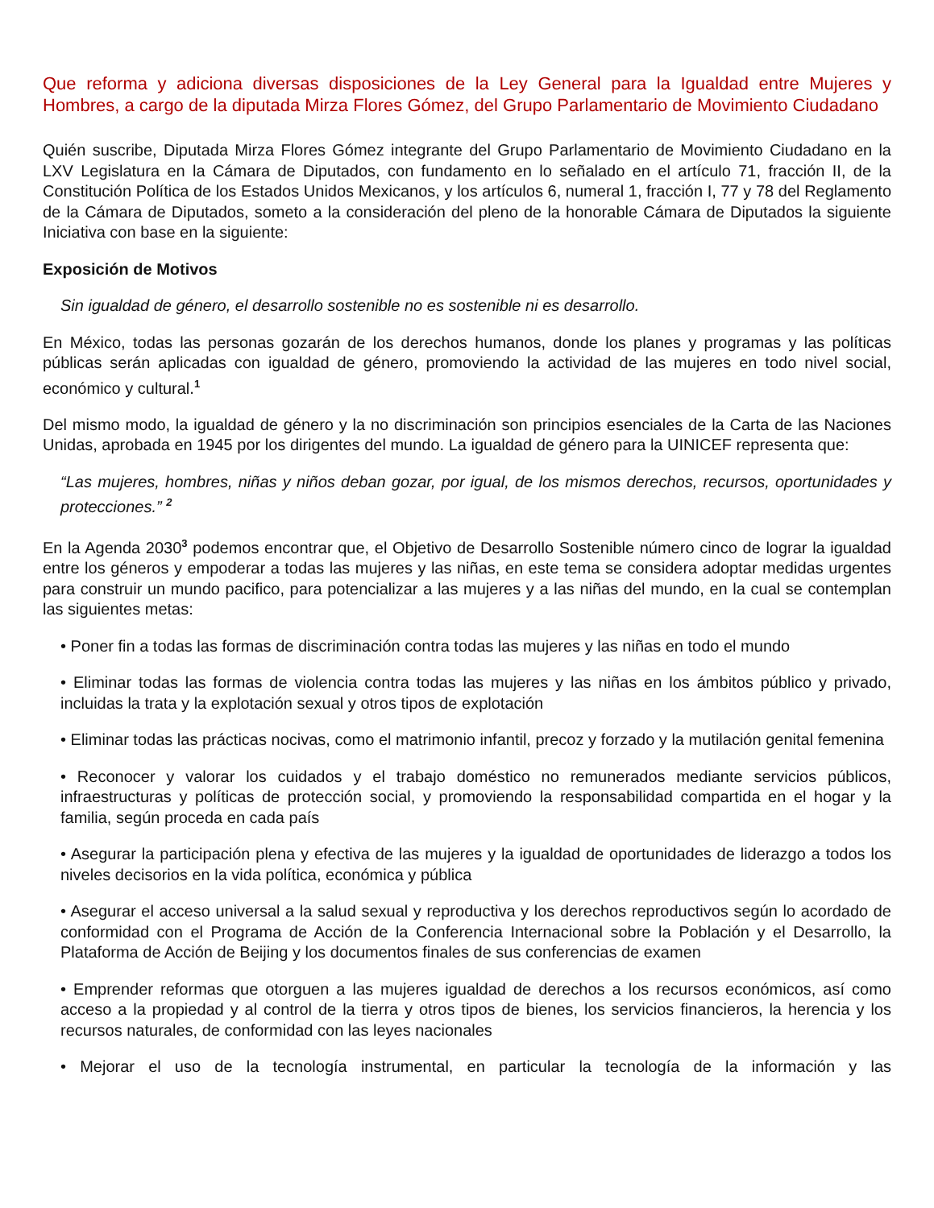Que reforma y adiciona diversas disposiciones de la Ley General para la Igualdad entre Mujeres y Hombres, a cargo de la diputada Mirza Flores Gómez, del Grupo Parlamentario de Movimiento Ciudadano
Quién suscribe, Diputada Mirza Flores Gómez integrante del Grupo Parlamentario de Movimiento Ciudadano en la LXV Legislatura en la Cámara de Diputados, con fundamento en lo señalado en el artículo 71, fracción II, de la Constitución Política de los Estados Unidos Mexicanos, y los artículos 6, numeral 1, fracción I, 77 y 78 del Reglamento de la Cámara de Diputados, someto a la consideración del pleno de la honorable Cámara de Diputados la siguiente Iniciativa con base en la siguiente:
Exposición de Motivos
Sin igualdad de género, el desarrollo sostenible no es sostenible ni es desarrollo.
En México, todas las personas gozarán de los derechos humanos, donde los planes y programas y las políticas públicas serán aplicadas con igualdad de género, promoviendo la actividad de las mujeres en todo nivel social, económico y cultural.<sup>1</sup>
Del mismo modo, la igualdad de género y la no discriminación son principios esenciales de la Carta de las Naciones Unidas, aprobada en 1945 por los dirigentes del mundo. La igualdad de género para la UINICEF representa que:
“Las mujeres, hombres, niñas y niños deban gozar, por igual, de los mismos derechos, recursos, oportunidades y protecciones.” <sup>2</sup>
En la Agenda 2030<sup>3</sup> podemos encontrar que, el Objetivo de Desarrollo Sostenible número cinco de lograr la igualdad entre los géneros y empoderar a todas las mujeres y las niñas, en este tema se considera adoptar medidas urgentes para construir un mundo pacifico, para potencializar a las mujeres y a las niñas del mundo, en la cual se contemplan las siguientes metas:
• Poner fin a todas las formas de discriminación contra todas las mujeres y las niñas en todo el mundo
• Eliminar todas las formas de violencia contra todas las mujeres y las niñas en los ámbitos público y privado, incluidas la trata y la explotación sexual y otros tipos de explotación
• Eliminar todas las prácticas nocivas, como el matrimonio infantil, precoz y forzado y la mutilación genital femenina
• Reconocer y valorar los cuidados y el trabajo doméstico no remunerados mediante servicios públicos, infraestructuras y políticas de protección social, y promoviendo la responsabilidad compartida en el hogar y la familia, según proceda en cada país
• Asegurar la participación plena y efectiva de las mujeres y la igualdad de oportunidades de liderazgo a todos los niveles decisorios en la vida política, económica y pública
• Asegurar el acceso universal a la salud sexual y reproductiva y los derechos reproductivos según lo acordado de conformidad con el Programa de Acción de la Conferencia Internacional sobre la Población y el Desarrollo, la Plataforma de Acción de Beijing y los documentos finales de sus conferencias de examen
• Emprender reformas que otorguen a las mujeres igualdad de derechos a los recursos económicos, así como acceso a la propiedad y al control de la tierra y otros tipos de bienes, los servicios financieros, la herencia y los recursos naturales, de conformidad con las leyes nacionales
• Mejorar el uso de la tecnología instrumental, en particular la tecnología de la información y las